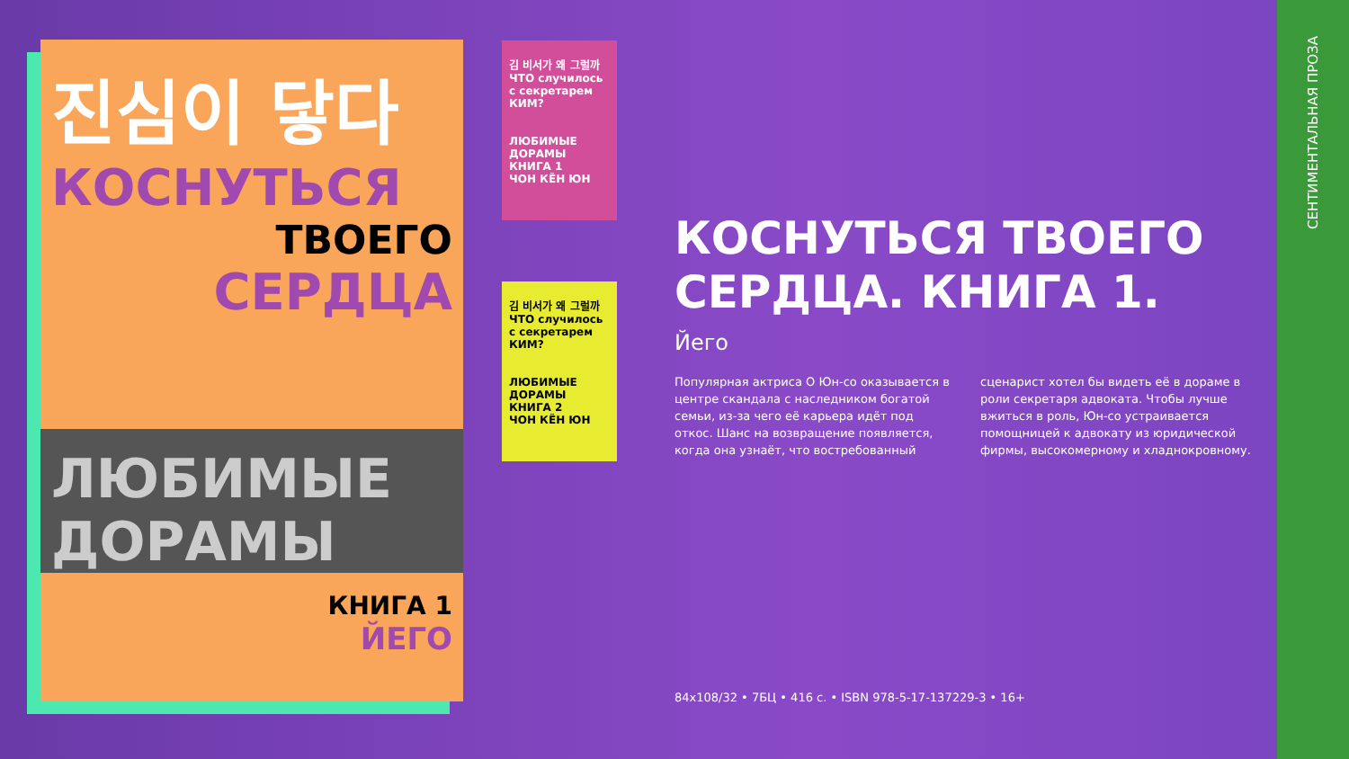진심이 닿다
КОСНУТЬСЯ
ТВОЕГО
СЕРДЦА
ЛЮБИМЫЕ ДОРАМЫ
КНИГА 1
ЙЕГО
김 비서가 왜 그럴까
ЧТО случилось с секретарем КИМ?
ЛЮБИМЫЕ ДОРАМЫ
КНИГА 1
ЧОН КЁН ЮН
김 비서가 왜 그럴까
ЧТО случилось с секретарем КИМ?
ЛЮБИМЫЕ ДОРАМЫ
КНИГА 2
ЧОН КЁН ЮН
КОСНУТЬСЯ ТВОЕГО СЕРДЦА. КНИГА 1.
Йего
Популярная актриса О Юн-со оказывается в центре скандала с наследником богатой семьи, из-за чего её карьера идёт под откос. Шанс на возвращение появляется, когда она узнаёт, что востребованный сценарист хотел бы видеть её в дораме в роли секретаря адвоката. Чтобы лучше вжиться в роль, Юн-со устраивается помощницей к адвокату из юридической фирмы, высокомерному и хладнокровному.
84x108/32 • 7БЦ • 416 с. • ISBN 978-5-17-137229-3 • 16+
СЕНТИМЕНТАЛЬНАЯ ПРОЗА